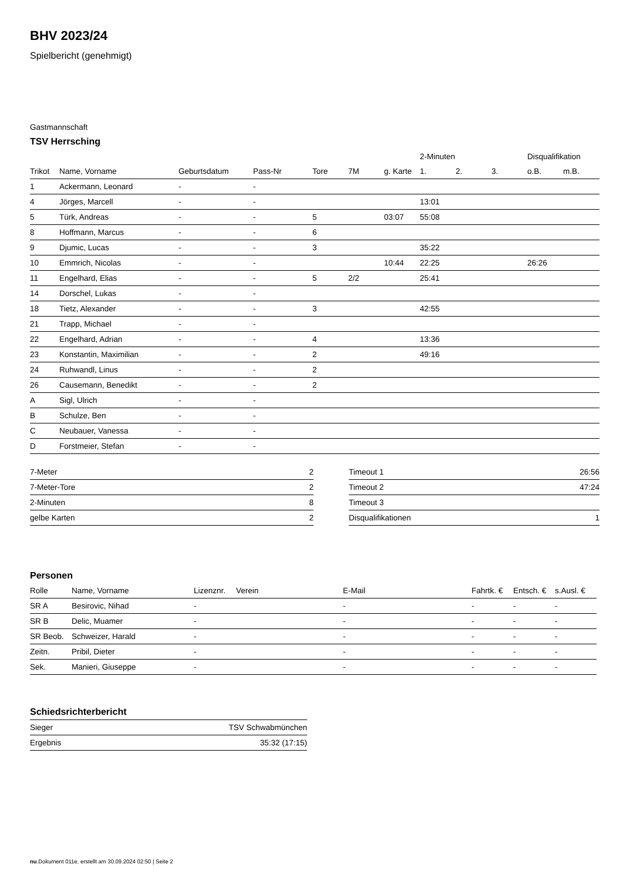BHV 2023/24
Spielbericht (genehmigt)
Gastmannschaft
TSV Herrsching
| | | | | | | | 2-Minuten | | | Disqualifikation | |
| --- | --- | --- | --- | --- | --- | --- | --- | --- | --- | --- | --- |
| Trikot | Name, Vorname | Geburtsdatum | Pass-Nr | Tore | 7M | g. Karte | 1. | 2. | 3. | o.B. | m.B. |
| 1 | Ackermann, Leonard | - | - | | | | | | | | |
| 4 | Jörges, Marcell | - | - | | | | 13:01 | | | | |
| 5 | Türk, Andreas | - | - | 5 | | 03:07 | 55:08 | | | | |
| 8 | Hoffmann, Marcus | - | - | 6 | | | | | | | |
| 9 | Djumic, Lucas | - | - | 3 | | | 35:22 | | | | |
| 10 | Emmrich, Nicolas | - | - | | | 10:44 | 22:25 | | | 26:26 | |
| 11 | Engelhard, Elias | - | - | 5 | 2/2 | | 25:41 | | | | |
| 14 | Dorschel, Lukas | - | - | | | | | | | | |
| 18 | Tietz, Alexander | - | - | 3 | | | 42:55 | | | | |
| 21 | Trapp, Michael | - | - | | | | | | | | |
| 22 | Engelhard, Adrian | - | - | 4 | | | 13:36 | | | | |
| 23 | Konstantin, Maximilian | - | - | 2 | | | 49:16 | | | | |
| 24 | Ruhwandl, Linus | - | - | 2 | | | | | | | |
| 26 | Causemann, Benedikt | - | - | 2 | | | | | | | |
| A | Sigl, Ulrich | - | - | | | | | | | | |
| B | Schulze, Ben | - | - | | | | | | | | |
| C | Neubauer, Vanessa | - | - | | | | | | | | |
| D | Forstmeier, Stefan | - | - | | | | | | | | |
| 7-Meter | 2 |
| 7-Meter-Tore | 2 |
| 2-Minuten | 8 |
| gelbe Karten | 2 |
| Timeout 1 | 26:56 |
| Timeout 2 | 47:24 |
| Timeout 3 | |
| Disqualifikationen | 1 |
Personen
| Rolle | Name, Vorname | Lizenznr. | Verein | E-Mail | Fahrtk. € | Entsch. € | s.Ausl. € |
| --- | --- | --- | --- | --- | --- | --- | --- |
| SR A | Besirovic, Nihad | - | | - | - | - | - |
| SR B | Delic, Muamer | - | | - | - | - | - |
| SR Beob. | Schweizer, Harald | - | | - | - | - | - |
| Zeitn. | Pribil, Dieter | - | | - | - | - | - |
| Sek. | Manieri, Giuseppe | - | | - | - | - | - |
Schiedsrichterbericht
| Sieger | TSV Schwabmünchen |
| Ergebnis | 35:32 (17:15) |
nu.Dokument 011e, erstellt am 30.09.2024 02:50 | Seite 2